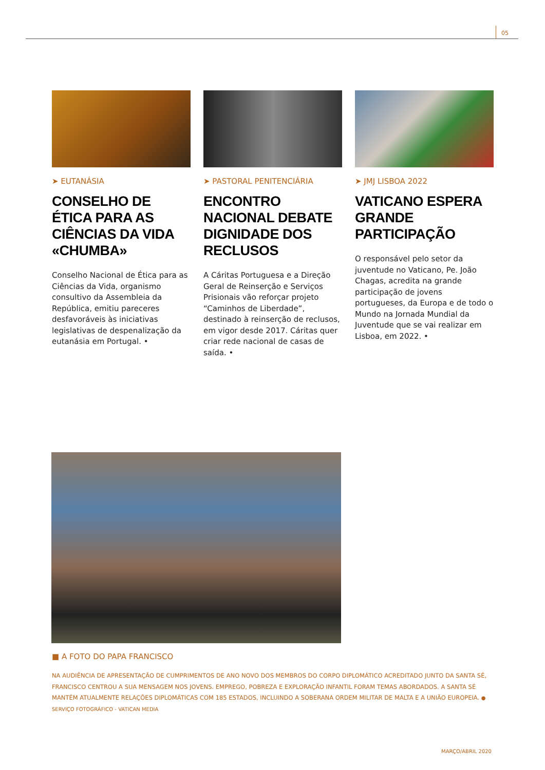05
➤ EUTANÁSIA
CONSELHO DE ÉTICA PARA AS CIÊNCIAS DA VIDA «CHUMBA»
Conselho Nacional de Ética para as Ciências da Vida, organismo consultivo da Assembleia da República, emitiu pareceres desfavoráveis às iniciativas legislativas de despenalização da eutanásia em Portugal. •
➤ PASTORAL PENITENCIÁRIA
ENCONTRO NACIONAL DEBATE DIGNIDADE DOS RECLUSOS
A Cáritas Portuguesa e a Direção Geral de Reinserção e Serviços Prisionais vão reforçar projeto “Caminhos de Liberdade”, destinado à reinserção de reclusos, em vigor desde 2017. Cáritas quer criar rede nacional de casas de saída. •
➤ JMJ LISBOA 2022
VATICANO ESPERA GRANDE PARTICIPAÇÃO
O responsável pelo setor da juventude no Vaticano, Pe. João Chagas, acredita na grande participação de jovens portugueses, da Europa e de todo o Mundo na Jornada Mundial da Juventude que se vai realizar em Lisboa, em 2022. •
■ A FOTO DO PAPA FRANCISCO
NA AUDIÊNCIA DE APRESENTAÇÃO DE CUMPRIMENTOS DE ANO NOVO DOS MEMBROS DO CORPO DIPLOMÁTICO ACREDITADO JUNTO DA SANTA SÉ, FRANCISCO CENTROU A SUA MENSAGEM NOS JOVENS. EMPREGO, POBREZA E EXPLORAÇÃO INFANTIL FORAM TEMAS ABORDADOS. A SANTA SÉ MANTÉM ATUALMENTE RELAÇÕES DIPLOMÁTICAS COM 185 ESTADOS, INCLUINDO A SOBERANA ORDEM MILITAR DE MALTA E A UNIÃO EUROPEIA. ● SERVIÇO FOTOGRÁFICO - VATICAN MEDIA
MARÇO/ABRIL 2020